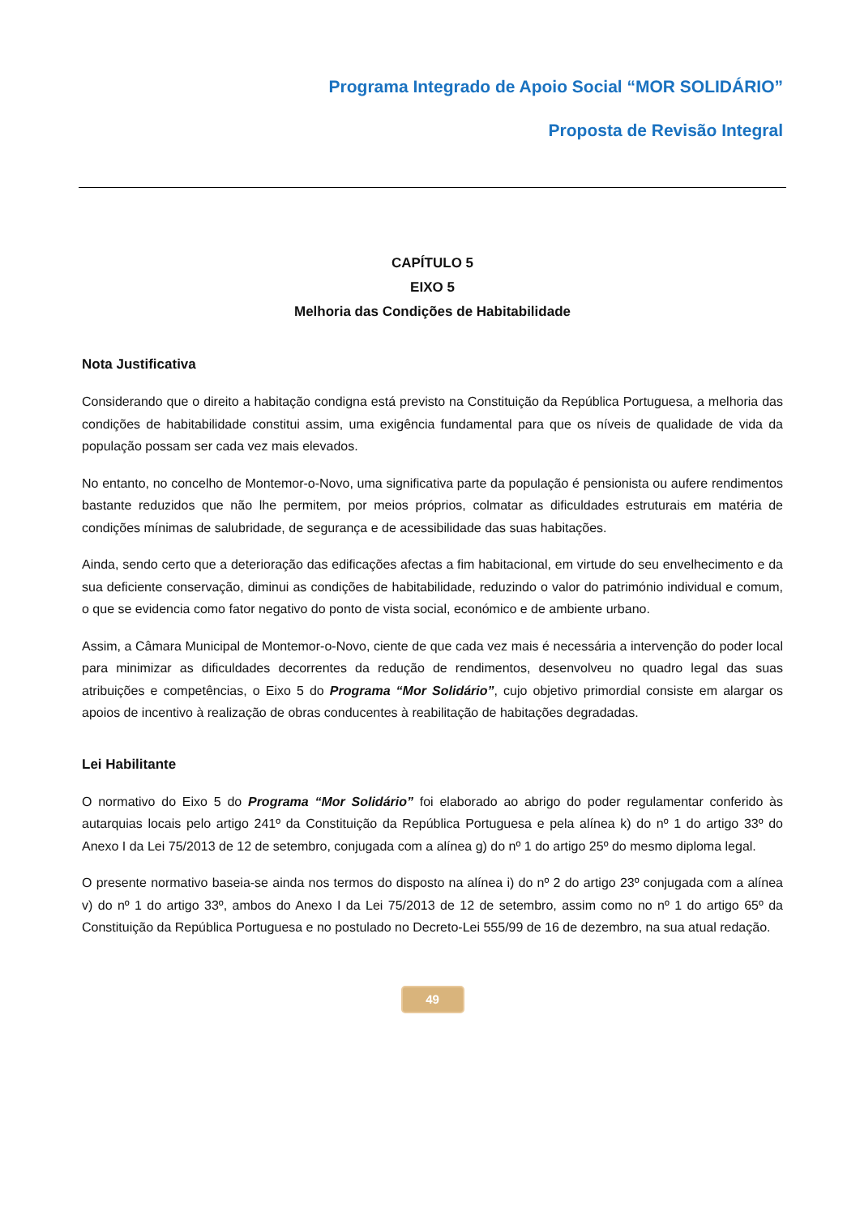Programa Integrado de Apoio Social “MOR SOLIDÁRIO”
Proposta de Revisão Integral
CAPÍTULO 5
EIXO 5
Melhoria das Condições de Habitabilidade
Nota Justificativa
Considerando que o direito a habitação condigna está previsto na Constituição da República Portuguesa, a melhoria das condições de habitabilidade constitui assim, uma exigência fundamental para que os níveis de qualidade de vida da população possam ser cada vez mais elevados.
No entanto, no concelho de Montemor-o-Novo, uma significativa parte da população é pensionista ou aufere rendimentos bastante reduzidos que não lhe permitem, por meios próprios, colmatar as dificuldades estruturais em matéria de condições mínimas de salubridade, de segurança e de acessibilidade das suas habitações.
Ainda, sendo certo que a deterioração das edificações afectas a fim habitacional, em virtude do seu envelhecimento e da sua deficiente conservação, diminui as condições de habitabilidade, reduzindo o valor do património individual e comum, o que se evidencia como fator negativo do ponto de vista social, económico e de ambiente urbano.
Assim, a Câmara Municipal de Montemor-o-Novo, ciente de que cada vez mais é necessária a intervenção do poder local para minimizar as dificuldades decorrentes da redução de rendimentos, desenvolveu no quadro legal das suas atribuições e competências, o Eixo 5 do Programa “Mor Solidário”, cujo objetivo primordial consiste em alargar os apoios de incentivo à realização de obras conducentes à reabilitação de habitações degradadas.
Lei Habilitante
O normativo do Eixo 5 do Programa “Mor Solidário” foi elaborado ao abrigo do poder regulamentar conferido às autarquias locais pelo artigo 241º da Constituição da República Portuguesa e pela alínea k) do nº 1 do artigo 33º do Anexo I da Lei 75/2013 de 12 de setembro, conjugada com a alínea g) do nº 1 do artigo 25º do mesmo diploma legal.
O presente normativo baseia-se ainda nos termos do disposto na alínea i) do nº 2 do artigo 23º conjugada com a alínea v) do nº 1 do artigo 33º, ambos do Anexo I da Lei 75/2013 de 12 de setembro, assim como no nº 1 do artigo 65º da Constituição da República Portuguesa e no postulado no Decreto-Lei 555/99 de 16 de dezembro, na sua atual redação.
49